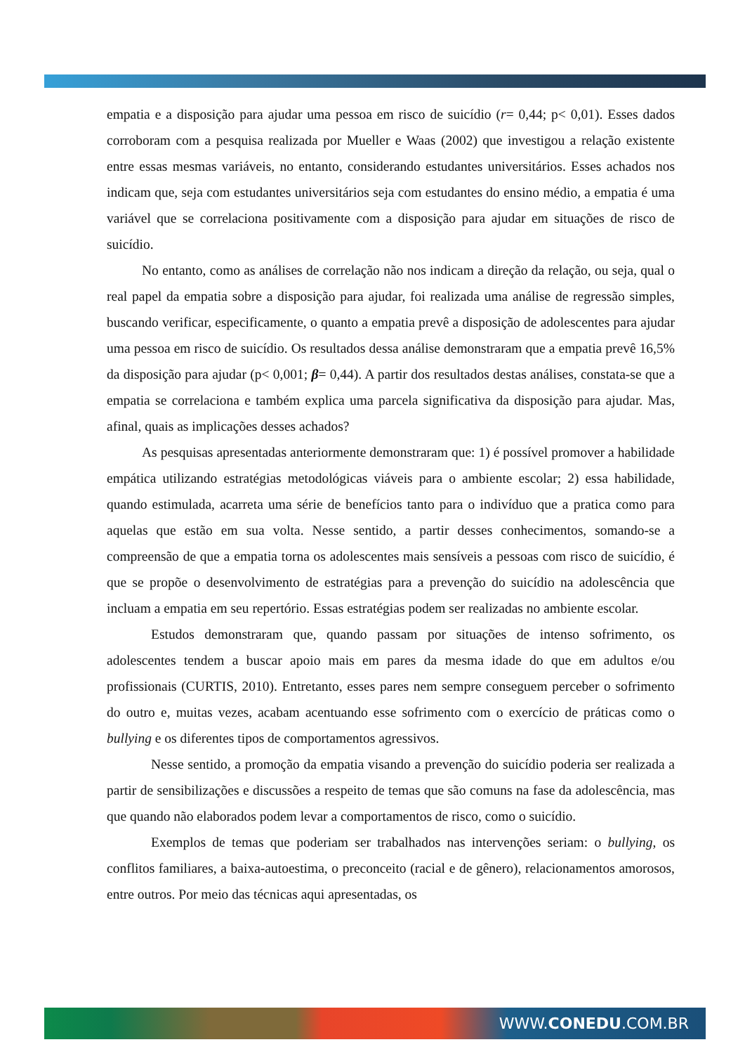empatia e a disposição para ajudar uma pessoa em risco de suicídio (r= 0,44; p< 0,01). Esses dados corroboram com a pesquisa realizada por Mueller e Waas (2002) que investigou a relação existente entre essas mesmas variáveis, no entanto, considerando estudantes universitários. Esses achados nos indicam que, seja com estudantes universitários seja com estudantes do ensino médio, a empatia é uma variável que se correlaciona positivamente com a disposição para ajudar em situações de risco de suicídio.
No entanto, como as análises de correlação não nos indicam a direção da relação, ou seja, qual o real papel da empatia sobre a disposição para ajudar, foi realizada uma análise de regressão simples, buscando verificar, especificamente, o quanto a empatia prevê a disposição de adolescentes para ajudar uma pessoa em risco de suicídio. Os resultados dessa análise demonstraram que a empatia prevê 16,5% da disposição para ajudar (p< 0,001; β= 0,44). A partir dos resultados destas análises, constata-se que a empatia se correlaciona e também explica uma parcela significativa da disposição para ajudar. Mas, afinal, quais as implicações desses achados?
As pesquisas apresentadas anteriormente demonstraram que: 1) é possível promover a habilidade empática utilizando estratégias metodológicas viáveis para o ambiente escolar; 2) essa habilidade, quando estimulada, acarreta uma série de benefícios tanto para o indivíduo que a pratica como para aquelas que estão em sua volta. Nesse sentido, a partir desses conhecimentos, somando-se a compreensão de que a empatia torna os adolescentes mais sensíveis a pessoas com risco de suicídio, é que se propõe o desenvolvimento de estratégias para a prevenção do suicídio na adolescência que incluam a empatia em seu repertório. Essas estratégias podem ser realizadas no ambiente escolar.
Estudos demonstraram que, quando passam por situações de intenso sofrimento, os adolescentes tendem a buscar apoio mais em pares da mesma idade do que em adultos e/ou profissionais (CURTIS, 2010). Entretanto, esses pares nem sempre conseguem perceber o sofrimento do outro e, muitas vezes, acabam acentuando esse sofrimento com o exercício de práticas como o bullying e os diferentes tipos de comportamentos agressivos.
Nesse sentido, a promoção da empatia visando a prevenção do suicídio poderia ser realizada a partir de sensibilizações e discussões a respeito de temas que são comuns na fase da adolescência, mas que quando não elaborados podem levar a comportamentos de risco, como o suicídio.
Exemplos de temas que poderiam ser trabalhados nas intervenções seriam: o bullying, os conflitos familiares, a baixa-autoestima, o preconceito (racial e de gênero), relacionamentos amorosos, entre outros. Por meio das técnicas aqui apresentadas, os
WWW.CONEDU.COM.BR